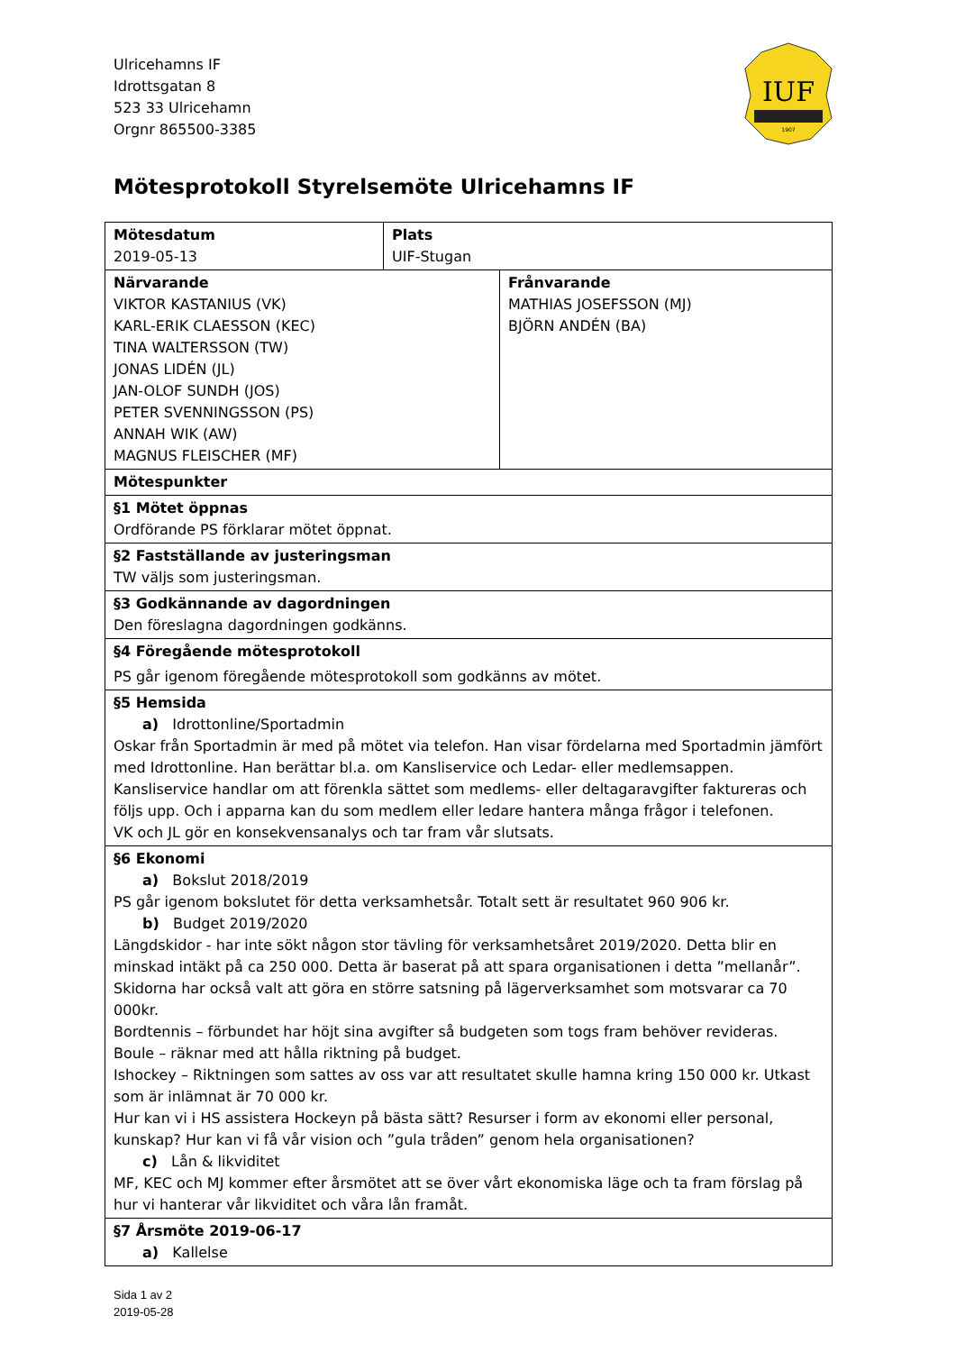Ulricehamns IF
Idrottsgatan 8
523 33 Ulricehamn
Orgnr 865500-3385
IUF
1907
Mötesprotokoll Styrelsemöte Ulricehamns IF
| Mötesdatum 2019-05-13 | Plats UIF-Stugan | |
| Närvarande VIKTOR KASTANIUS (VK) KARL-ERIK CLAESSON (KEC) TINA WALTERSSON (TW) JONAS LIDÉN (JL) JAN-OLOF SUNDH (JOS) PETER SVENNINGSSON (PS) ANNAH WIK (AW) MAGNUS FLEISCHER (MF) | | Frånvarande MATHIAS JOSEFSSON (MJ) BJÖRN ANDÉN (BA) |
| Mötespunkter | | |
| §1 Mötet öppnas Ordförande PS förklarar mötet öppnat. | | |
| §2 Fastställande av justeringsman TW väljs som justeringsman. | | |
| §3 Godkännande av dagordningen Den föreslagna dagordningen godkänns. | | |
| §4 Föregående mötesprotokoll PS går igenom föregående mötesprotokoll som godkänns av mötet. | | |
| §5 Hemsida a) Idrottonline/Sportadmin Oskar från Sportadmin är med på mötet via telefon. Han visar fördelarna med Sportadmin jämfört med Idrottonline. Han berättar bl.a. om Kansliservice och Ledar- eller medlemsappen. Kansliservice handlar om att förenkla sättet som medlems- eller deltagaravgifter faktureras och följs upp. Och i apparna kan du som medlem eller ledare hantera många frågor i telefonen. VK och JL gör en konsekvensanalys och tar fram vår slutsats. | | |
| §6 Ekonomi a) Bokslut 2018/2019 PS går igenom bokslutet för detta verksamhetsår. Totalt sett är resultatet 960 906 kr. b) Budget 2019/2020 Längdskidor - har inte sökt någon stor tävling för verksamhetsåret 2019/2020. Detta blir en minskad intäkt på ca 250 000. Detta är baserat på att spara organisationen i detta ”mellanår”. Skidorna har också valt att göra en större satsning på lägerverksamhet som motsvarar ca 70 000kr. Bordtennis – förbundet har höjt sina avgifter så budgeten som togs fram behöver revideras. Boule – räknar med att hålla riktning på budget. Ishockey – Riktningen som sattes av oss var att resultatet skulle hamna kring 150 000 kr. Utkast som är inlämnat är 70 000 kr. Hur kan vi i HS assistera Hockeyn på bästa sätt? Resurser i form av ekonomi eller personal, kunskap? Hur kan vi få vår vision och ”gula tråden” genom hela organisationen? c) Lån & likviditet MF, KEC och MJ kommer efter årsmötet att se över vårt ekonomiska läge och ta fram förslag på hur vi hanterar vår likviditet och våra lån framåt. | | |
| §7 Årsmöte 2019-06-17 a) Kallelse | | |
Sida 1 av 2
2019-05-28